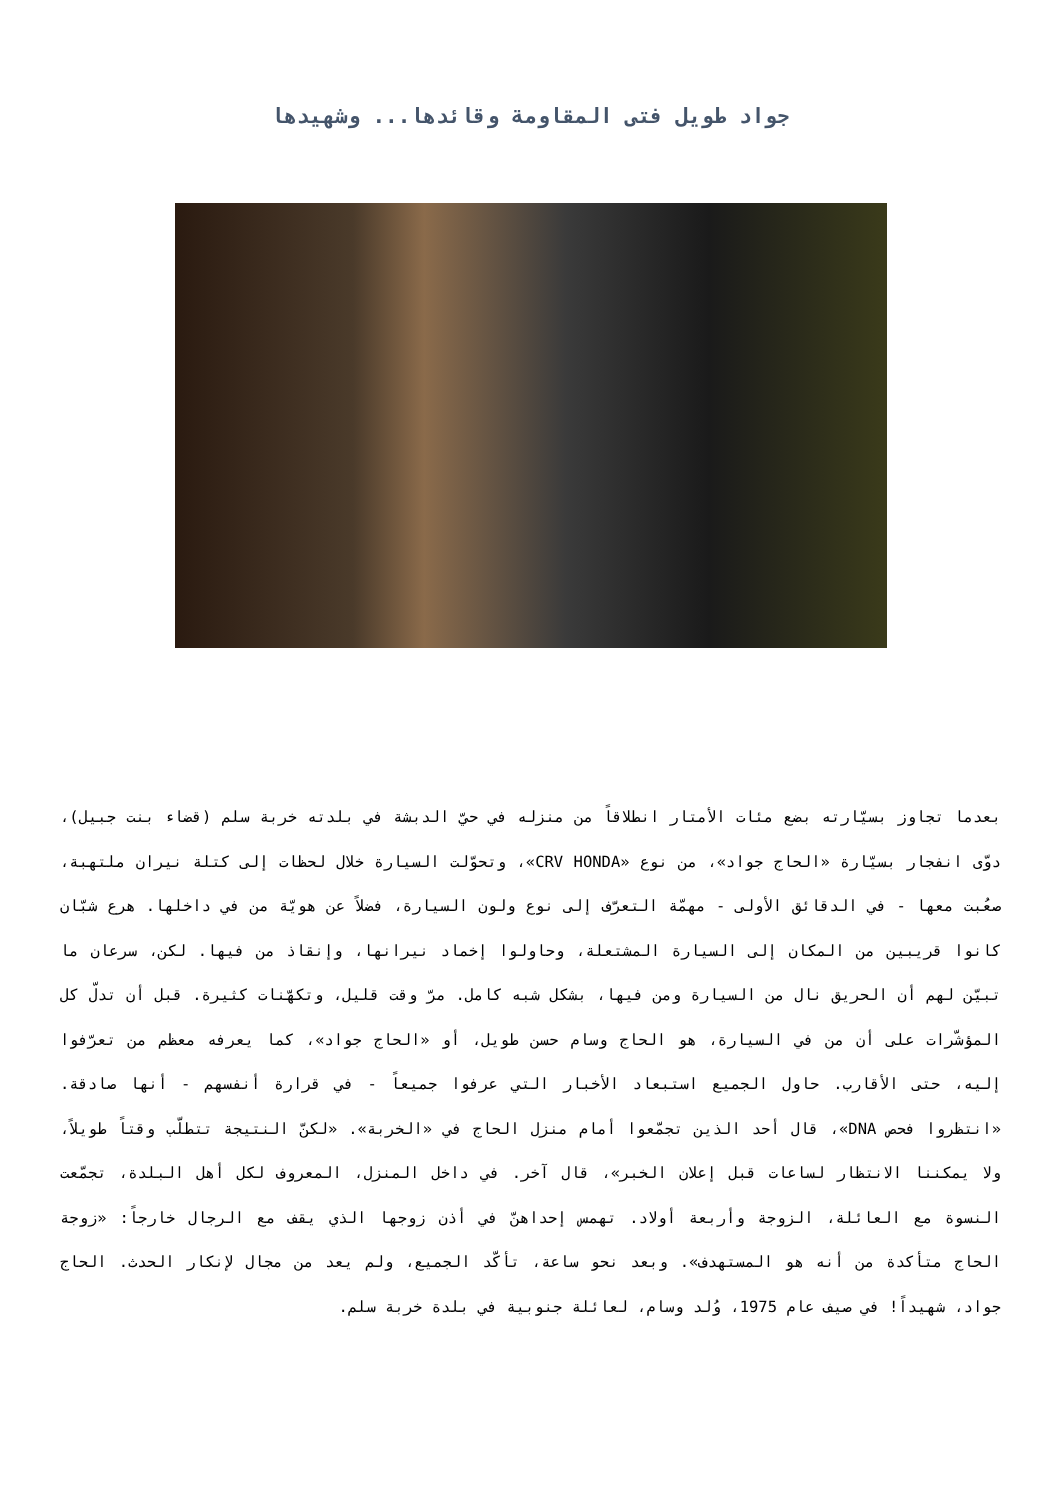جواد طويل فتى المقاومة وقائدها... وشهيدها
بعدما تجاوز بسيّارته بضع مئات الأمتار انطلاقاً من منزله في حيّ الدبشة في بلدته خربة سلم (قضاء بنت جبيل)، دوّى انفجار بسيّارة «الحاج جواد»، من نوع «CRV HONDA»، وتحوّلت السيارة خلال لحظات إلى كتلة نيران ملتهبة، صعُبت معها - في الدقائق الأولى - مهمّة التعرّف إلى نوع ولون السيارة، فضلاً عن هويّة من في داخلها. هرع شبّان كانوا قريبين من المكان إلى السيارة المشتعلة، وحاولوا إخماد نيرانها، وإنقاذ من فيها. لكن، سرعان ما تبيّن لهم أن الحريق نال من السيارة ومن فيها، بشكل شبه كامل. مرّ وقت قليل، وتكهّنات كثيرة. قبل أن تدلّ كل المؤشّرات على أن من في السيارة، هو الحاج وسام حسن طويل، أو «الحاج جواد»، كما يعرفه معظم من تعرّفوا إليه، حتى الأقارب. حاول الجميع استبعاد الأخبار التي عرفوا جميعاً - في قرارة أنفسهم - أنها صادقة. «انتظروا فحص DNA»، قال أحد الذين تجمّعوا أمام منزل الحاج في «الخربة». «لكنّ النتيجة تتطلّب وقتاً طويلاً، ولا يمكننا الانتظار لساعات قبل إعلان الخبر»، قال آخر. في داخل المنزل، المعروف لكل أهل البلدة، تجمّعت النسوة مع العائلة، الزوجة وأربعة أولاد. تهمس إحداهنّ في أذن زوجها الذي يقف مع الرجال خارجاً: «زوجة الحاج متأكدة من أنه هو المستهدف». وبعد نحو ساعة، تأكّد الجميع، ولم يعد من مجال لإنكار الحدث. الحاج جواد، شهيداً! في صيف عام 1975، وُلد وسام، لعائلة جنوبية في بلدة خربة سلم.